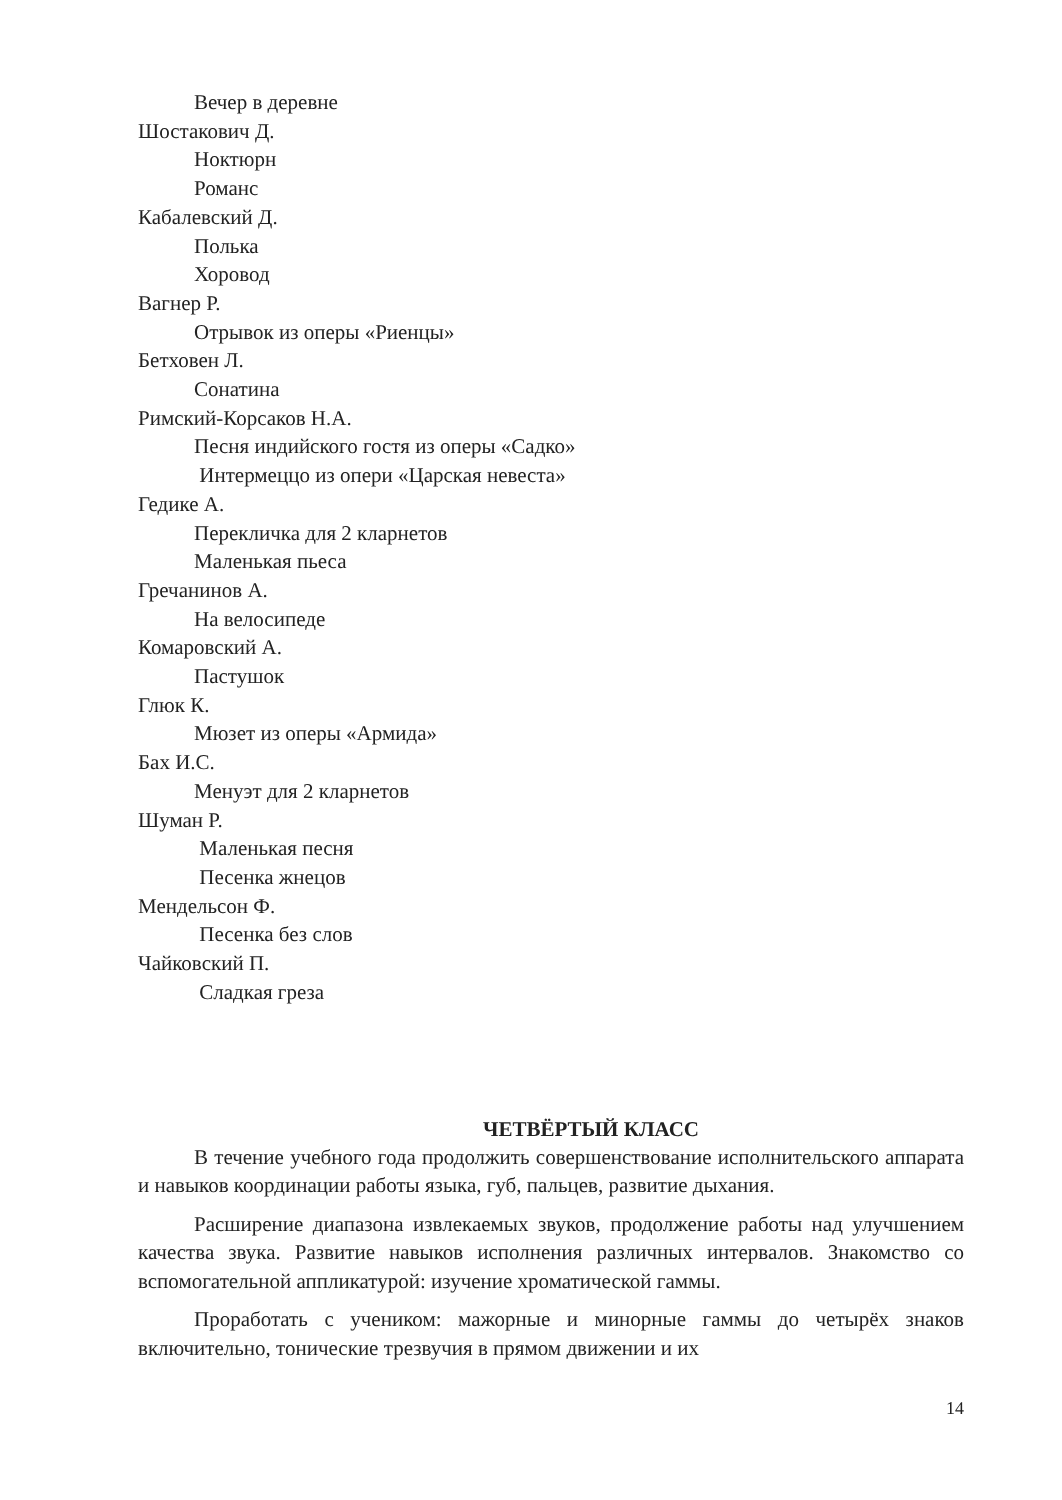Вечер в деревне
Шостакович Д.
Ноктюрн
Романс
Кабалевский Д.
Полька
Хоровод
Вагнер Р.
Отрывок из оперы «Риенцы»
Бетховен Л.
Сонатина
Римский-Корсаков Н.А.
Песня индийского гостя из оперы «Садко»
Интермеццо из опери «Царская невеста»
Гедике А.
Перекличка для 2 кларнетов
Маленькая пьеса
Гречанинов А.
На велосипеде
Комаровский А.
Пастушок
Глюк К.
Мюзет из оперы «Армида»
Бах И.С.
Менуэт для 2 кларнетов
Шуман Р.
Маленькая песня
Песенка жнецов
Мендельсон Ф.
Песенка без слов
Чайковский П.
Сладкая греза
ЧЕТВЁРТЫЙ КЛАСС
В течение учебного года продолжить совершенствование исполнительского аппарата и навыков координации работы языка, губ, пальцев, развитие дыхания.
Расширение диапазона извлекаемых звуков, продолжение работы над улучшением качества звука. Развитие навыков исполнения различных интервалов. Знакомство со вспомогательной аппликатурой: изучение хроматической гаммы.
Проработать с учеником: мажорные и минорные гаммы до четырёх знаков включительно, тонические трезвучия в прямом движении и их
14